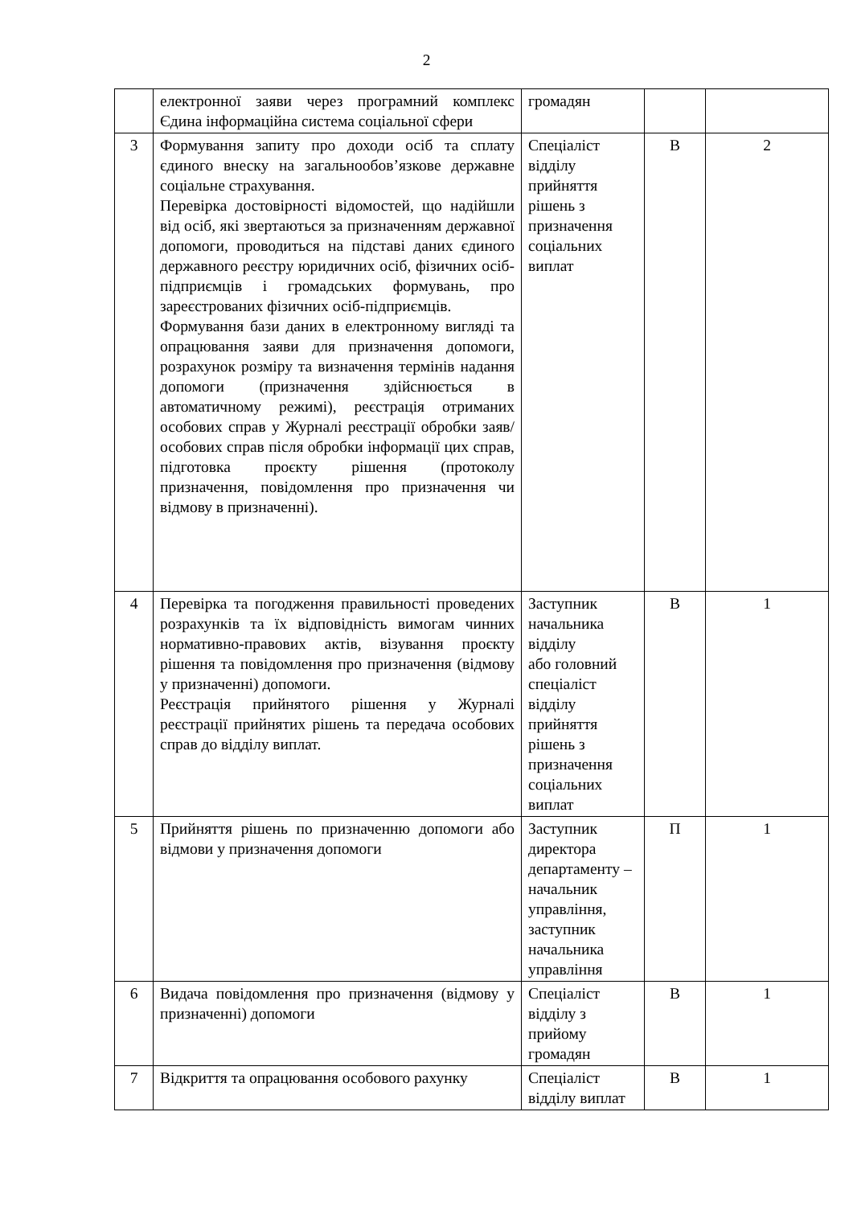2
| | електронної заяви через програмний комплекс Єдина інформаційна система соціальної сфери | громадян | | |
| 3 | Формування запиту про доходи осіб та сплату єдиного внеску на загальнообов’язкове державне соціальне страхування. Перевірка достовірності відомостей, що надійшли від осіб, які звертаються за призначенням державної допомоги, проводиться на підставі даних єдиного державного реєстру юридичних осіб, фізичних осіб-підприємців і громадських формувань, про зареєстрованих фізичних осіб-підприємців. Формування бази даних в електронному вигляді та опрацювання заяви для призначення допомоги, розрахунок розміру та визначення термінів надання допомоги (призначення здійснюється в автоматичному режимі), реєстрація отриманих особових справ у Журналі реєстрації обробки заяв/особових справ після обробки інформації цих справ, підготовка проєкту рішення (протоколу призначення, повідомлення про призначення чи відмову в призначенні). | Спеціаліст відділу прийняття рішень з призначення соціальних виплат | В | 2 |
| 4 | Перевірка та погодження правильності проведених розрахунків та їх відповідність вимогам чинних нормативно-правових актів, візування проєкту рішення та повідомлення про призначення (відмову у призначенні) допомоги. Реєстрація прийнятого рішення у Журналі реєстрації прийнятих рішень та передача особових справ до відділу виплат. | Заступник начальника відділу або головний спеціаліст відділу прийняття рішень з призначення соціальних виплат | В | 1 |
| 5 | Прийняття рішень по призначенню допомоги або відмови у призначення допомоги | Заступник директора департаменту – начальник управління, заступник начальника управління | П | 1 |
| 6 | Видача повідомлення про призначення (відмову у призначенні) допомоги | Спеціаліст відділу з прийому громадян | В | 1 |
| 7 | Відкриття та опрацювання особового рахунку | Спеціаліст відділу виплат | В | 1 |